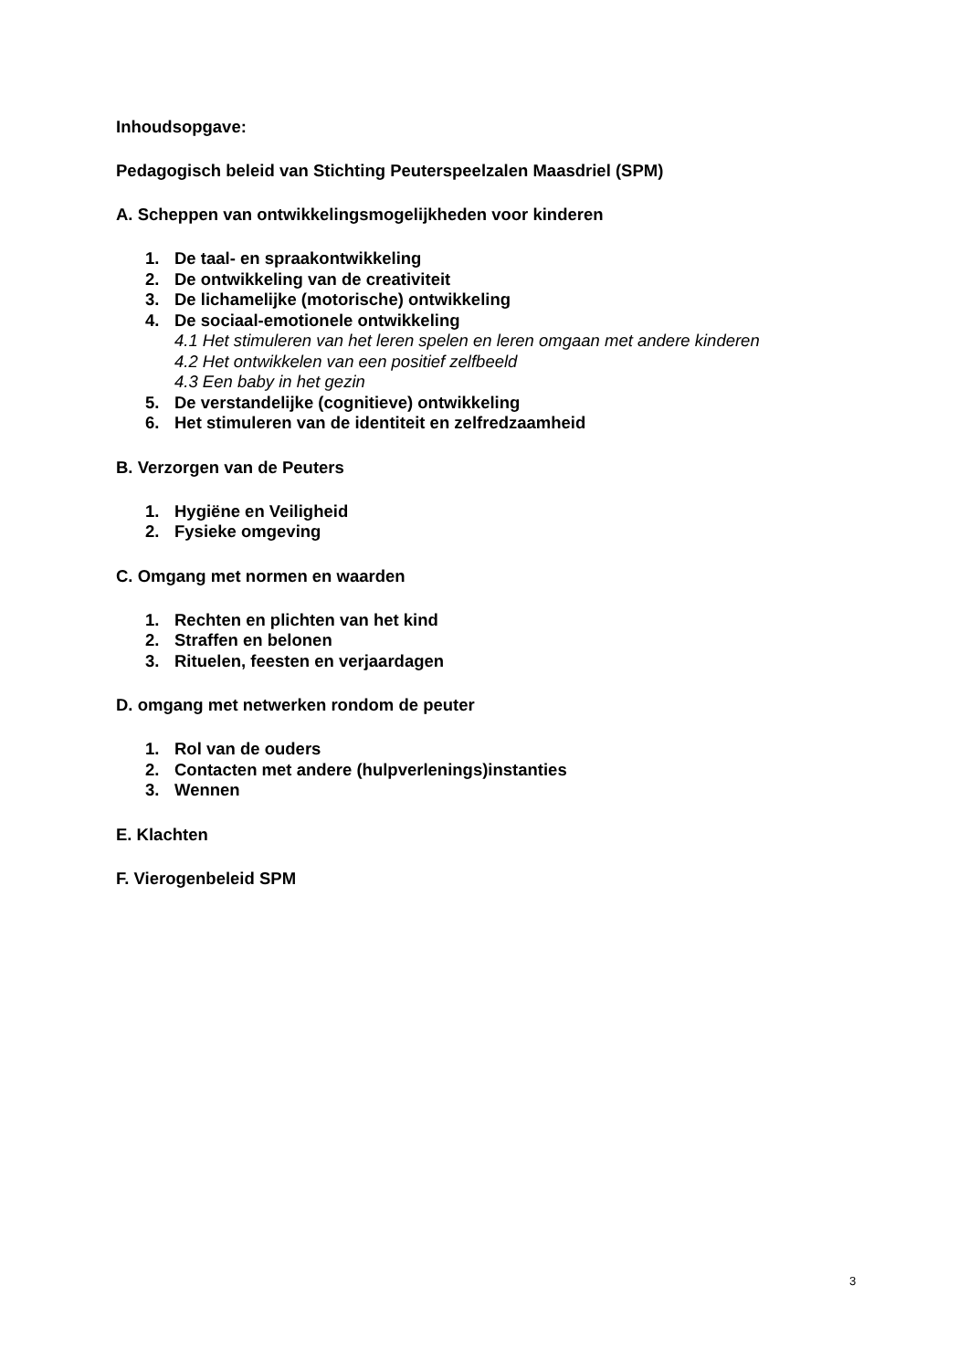Inhoudsopgave:
Pedagogisch beleid van Stichting Peuterspeelzalen Maasdriel (SPM)
A. Scheppen van ontwikkelingsmogelijkheden voor kinderen
1. De taal- en spraakontwikkeling
2. De ontwikkeling van de creativiteit
3. De lichamelijke (motorische) ontwikkeling
4. De sociaal-emotionele ontwikkeling
4.1 Het stimuleren van het leren spelen en leren omgaan met andere kinderen
4.2 Het ontwikkelen van een positief zelfbeeld
4.3 Een baby in het gezin
5. De verstandelijke (cognitieve) ontwikkeling
6. Het stimuleren van de identiteit en zelfredzaamheid
B. Verzorgen van de Peuters
1. Hygiëne en Veiligheid
2. Fysieke omgeving
C. Omgang met normen en waarden
1. Rechten en plichten van het kind
2. Straffen en belonen
3. Rituelen, feesten en verjaardagen
D. omgang met netwerken rondom de peuter
1. Rol van de ouders
2. Contacten met andere (hulpverlenings)instanties
3. Wennen
E. Klachten
F. Vierogenbeleid SPM
3